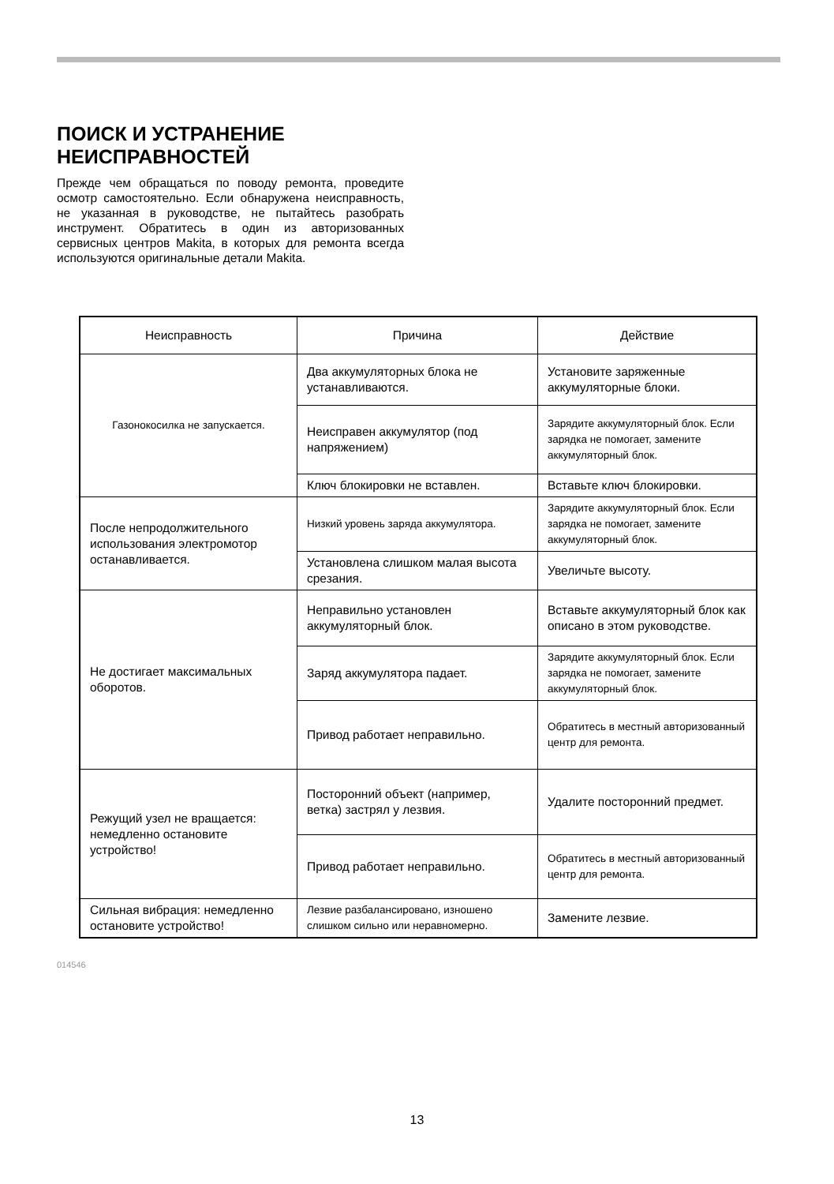ПОИСК И УСТРАНЕНИЕ
НЕИСПРАВНОСТЕЙ
Прежде чем обращаться по поводу ремонта, проведите осмотр самостоятельно. Если обнаружена неисправность, не указанная в руководстве, не пытайтесь разобрать инструмент. Обратитесь в один из авторизованных сервисных центров Makita, в которых для ремонта всегда используются оригинальные детали Makita.
| Неисправность | Причина | Действие |
| --- | --- | --- |
| Газонокосилка не запускается. | Два аккумуляторных блока не устанавливаются. | Установите заряженные аккумуляторные блоки. |
| | Неисправен аккумулятор (под напряжением) | Зарядите аккумуляторный блок. Если зарядка не помогает, замените аккумуляторный блок. |
| | Ключ блокировки не вставлен. | Вставьте ключ блокировки. |
| После непродолжительного использования электромотор останавливается. | Низкий уровень заряда аккумулятора. | Зарядите аккумуляторный блок. Если зарядка не помогает, замените аккумуляторный блок. |
| | Установлена слишком малая высота срезания. | Увеличьте высоту. |
| Не достигает максимальных оборотов. | Неправильно установлен аккумуляторный блок. | Вставьте аккумуляторный блок как описано в этом руководстве. |
| | Заряд аккумулятора падает. | Зарядите аккумуляторный блок. Если зарядка не помогает, замените аккумуляторный блок. |
| | Привод работает неправильно. | Обратитесь в местный авторизованный центр для ремонта. |
| Режущий узел не вращается: немедленно остановите устройство! | Посторонний объект (например, ветка) застрял у лезвия. | Удалите посторонний предмет. |
| | Привод работает неправильно. | Обратитесь в местный авторизованный центр для ремонта. |
| Сильная вибрация: немедленно остановите устройство! | Лезвие разбалансировано, изношено слишком сильно или неравномерно. | Замените лезвие. |
014546
13